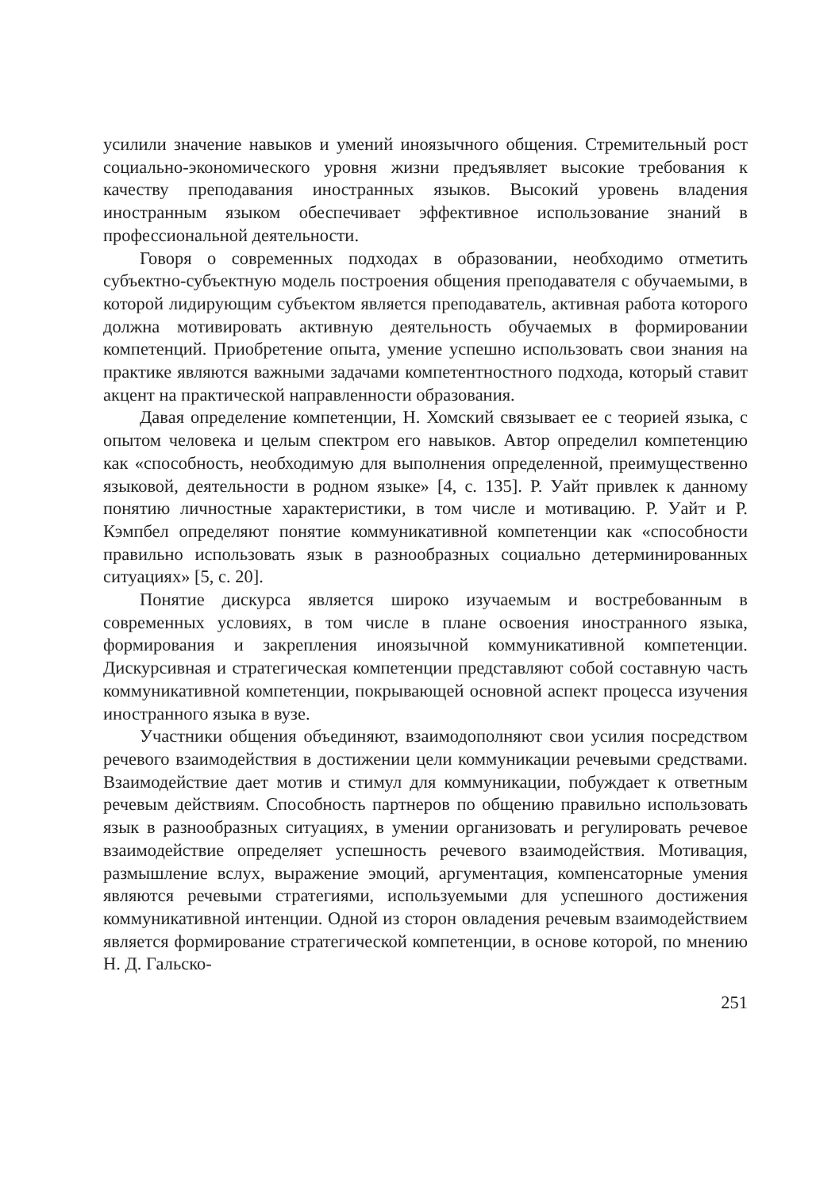усилили значение навыков и умений иноязычного общения. Стремительный рост социально-экономического уровня жизни предъявляет высокие требования к качеству преподавания иностранных языков. Высокий уровень владения иностранным языком обеспечивает эффективное использование знаний в профессиональной деятельности.
Говоря о современных подходах в образовании, необходимо отметить субъектно-субъектную модель построения общения преподавателя с обучаемыми, в которой лидирующим субъектом является преподаватель, активная работа которого должна мотивировать активную деятельность обучаемых в формировании компетенций. Приобретение опыта, умение успешно использовать свои знания на практике являются важными задачами компетентностного подхода, который ставит акцент на практической направленности образования.
Давая определение компетенции, Н. Хомский связывает ее с теорией языка, с опытом человека и целым спектром его навыков. Автор определил компетенцию как «способность, необходимую для выполнения определенной, преимущественно языковой, деятельности в родном языке» [4, с. 135]. Р. Уайт привлек к данному понятию личностные характеристики, в том числе и мотивацию. Р. Уайт и Р. Кэмпбел определяют понятие коммуникативной компетенции как «способности правильно использовать язык в разнообразных социально детерминированных ситуациях» [5, с. 20].
Понятие дискурса является широко изучаемым и востребованным в современных условиях, в том числе в плане освоения иностранного языка, формирования и закрепления иноязычной коммуникативной компетенции. Дискурсивная и стратегическая компетенции представляют собой составную часть коммуникативной компетенции, покрывающей основной аспект процесса изучения иностранного языка в вузе.
Участники общения объединяют, взаимодополняют свои усилия посредством речевого взаимодействия в достижении цели коммуникации речевыми средствами. Взаимодействие дает мотив и стимул для коммуникации, побуждает к ответным речевым действиям. Способность партнеров по общению правильно использовать язык в разнообразных ситуациях, в умении организовать и регулировать речевое взаимодействие определяет успешность речевого взаимодействия. Мотивация, размышление вслух, выражение эмоций, аргументация, компенсаторные умения являются речевыми стратегиями, используемыми для успешного достижения коммуникативной интенции. Одной из сторон овладения речевым взаимодействием является формирование стратегической компетенции, в основе которой, по мнению Н. Д. Гальско-
251